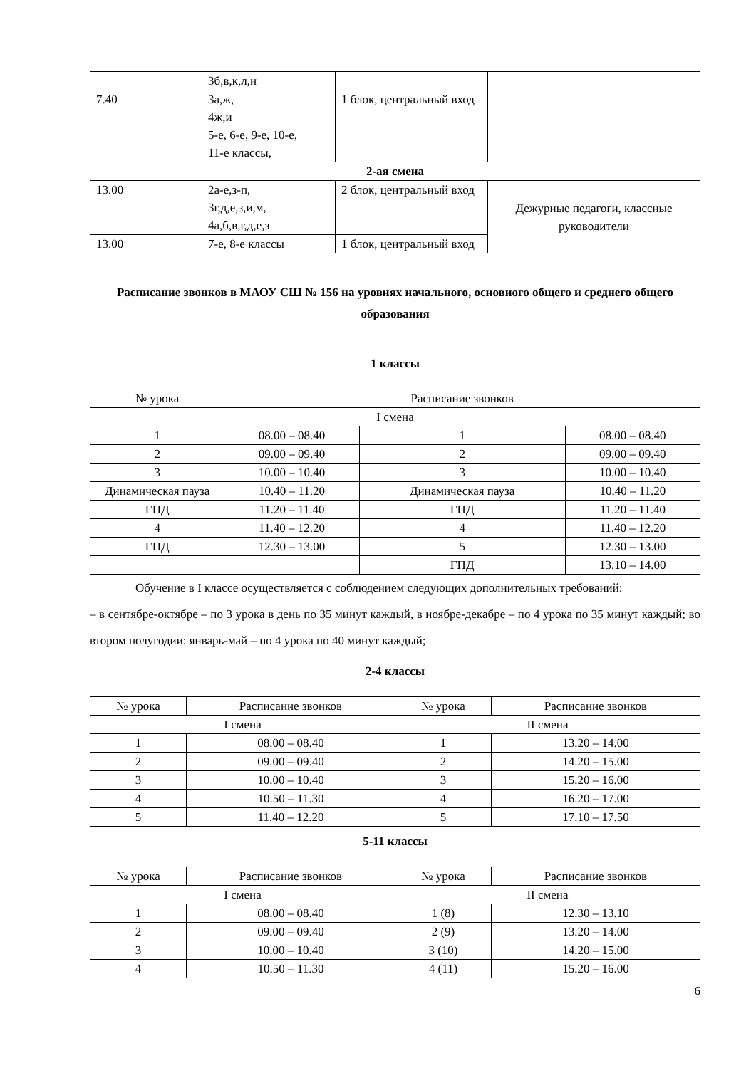| | 3б,в,к,л,н | | |
| 7.40 | 3а,ж, 4ж,и 5-е, 6-е, 9-е, 10-е, 11-е классы, | 1 блок, центральный вход | |
| 2-ая смена | | | |
| 13.00 | 2а-е,з-п, 3г,д,е,з,и,м, 4а,б,в,г,д,е,з | 2 блок, центральный вход | Дежурные педагоги, классные руководители |
| 13.00 | 7-е, 8-е классы | 1 блок, центральный вход | |
Расписание звонков в МАОУ СШ № 156 на уровнях начального, основного общего и среднего общего образования
1 классы
| № урока | Расписание звонков | | |
| --- | --- | --- | --- |
| I смена | | | |
| 1 | 08.00 – 08.40 | 1 | 08.00 – 08.40 |
| 2 | 09.00 – 09.40 | 2 | 09.00 – 09.40 |
| 3 | 10.00 – 10.40 | 3 | 10.00 – 10.40 |
| Динамическая пауза | 10.40 – 11.20 | Динамическая пауза | 10.40 – 11.20 |
| ГПД | 11.20 – 11.40 | ГПД | 11.20 – 11.40 |
| 4 | 11.40 – 12.20 | 4 | 11.40 – 12.20 |
| ГПД | 12.30 – 13.00 | 5 | 12.30 – 13.00 |
| | | ГПД | 13.10 – 14.00 |
Обучение в I классе осуществляется с соблюдением следующих дополнительных требований:
– в сентябре-октябре – по 3 урока в день по 35 минут каждый, в ноябре-декабре – по 4 урока по 35 минут каждый; во втором полугодии: январь-май – по 4 урока по 40 минут каждый;
2-4 классы
| № урока | Расписание звонков | № урока | Расписание звонков |
| --- | --- | --- | --- |
| I смена | | II смена | |
| 1 | 08.00 – 08.40 | 1 | 13.20 – 14.00 |
| 2 | 09.00 – 09.40 | 2 | 14.20 – 15.00 |
| 3 | 10.00 – 10.40 | 3 | 15.20 – 16.00 |
| 4 | 10.50 – 11.30 | 4 | 16.20 – 17.00 |
| 5 | 11.40 – 12.20 | 5 | 17.10 – 17.50 |
5-11 классы
| № урока | Расписание звонков | № урока | Расписание звонков |
| --- | --- | --- | --- |
| I смена | | II смена | |
| 1 | 08.00 – 08.40 | 1 (8) | 12.30 – 13.10 |
| 2 | 09.00 – 09.40 | 2 (9) | 13.20 – 14.00 |
| 3 | 10.00 – 10.40 | 3 (10) | 14.20 – 15.00 |
| 4 | 10.50 – 11.30 | 4 (11) | 15.20 – 16.00 |
6